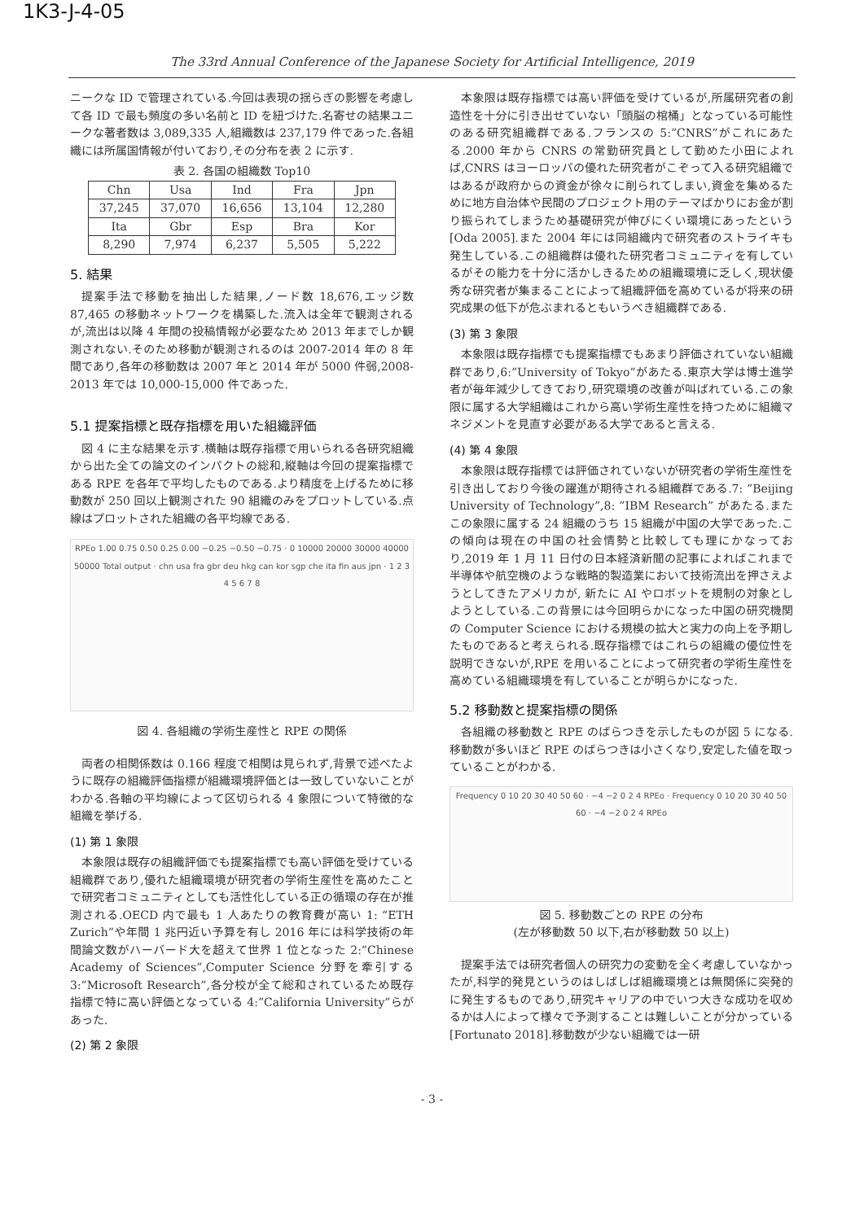1K3-J-4-05
The 33rd Annual Conference of the Japanese Society for Artificial Intelligence, 2019
ニークな ID で管理されている.今回は表現の揺らぎの影響を考慮して各 ID で最も頻度の多い名前と ID を紐づけた.名寄せの結果ユニークな著者数は 3,089,335 人,組織数は 237,179 件であった.各組織には所属国情報が付いており,その分布を表 2 に示す.
表 2. 各国の組織数 Top10
| Chn | Usa | Ind | Fra | Jpn |
| 37,245 | 37,070 | 16,656 | 13,104 | 12,280 |
| Ita | Gbr | Esp | Bra | Kor |
| 8,290 | 7,974 | 6,237 | 5,505 | 5,222 |
5. 結果
提案手法で移動を抽出した結果,ノード数 18,676,エッジ数 87,465 の移動ネットワークを構築した.流入は全年で観測されるが,流出は以降 4 年間の投稿情報が必要なため 2013 年までしか観測されない.そのため移動が観測されるのは 2007-2014 年の 8 年間であり,各年の移動数は 2007 年と 2014 年が 5000 件弱,2008-2013 年では 10,000-15,000 件であった.
5.1 提案指標と既存指標を用いた組織評価
図 4 に主な結果を示す.横軸は既存指標で用いられる各研究組織から出た全ての論文のインパクトの総和,縦軸は今回の提案指標である RPE を各年で平均したものである.より精度を上げるために移動数が 250 回以上観測された 90 組織のみをプロットしている.点線はプロットされた組織の各平均線である.
RPEo 1.00 0.75 0.50 0.25 0.00 −0.25 −0.50 −0.75 · 0 10000 20000 30000 40000 50000 Total output · chn usa fra gbr deu hkg can kor sgp che ita fin aus jpn · 1 2 3 4 5 6 7 8
図 4. 各組織の学術生産性と RPE の関係
両者の相関係数は 0.166 程度で相関は見られず,背景で述べたように既存の組織評価指標が組織環境評価とは一致していないことがわかる.各軸の平均線によって区切られる 4 象限について特徴的な組織を挙げる.
(1) 第 1 象限
本象限は既存の組織評価でも提案指標でも高い評価を受けている組織群であり,優れた組織環境が研究者の学術生産性を高めたことで研究者コミュニティとしても活性化している正の循環の存在が推測される.OECD 内で最も 1 人あたりの教育費が高い 1: “ETH Zurich”や年間 1 兆円近い予算を有し 2016 年には科学技術の年間論文数がハーバード大を超えて世界 1 位となった 2:”Chinese Academy of Sciences”,Computer Science 分野を牽引する 3:”Microsoft Research”,各分校が全て総和されているため既存指標で特に高い評価となっている 4:”California University”らがあった.
(2) 第 2 象限
本象限は既存指標では高い評価を受けているが,所属研究者の創造性を十分に引き出せていない「頭脳の棺桶」となっている可能性のある研究組織群である.フランスの 5:”CNRS”がこれにあたる.2000 年から CNRS の常勤研究員として勤めた小田によれば,CNRS はヨーロッパの優れた研究者がこぞって入る研究組織ではあるが政府からの資金が徐々に削られてしまい,資金を集めるために地方自治体や民間のプロジェクト用のテーマばかりにお金が割り振られてしまうため基礎研究が伸びにくい環境にあったという[Oda 2005].また 2004 年には同組織内で研究者のストライキも発生している.この組織群は優れた研究者コミュニティを有しているがその能力を十分に活かしきるための組織環境に乏しく,現状優秀な研究者が集まることによって組織評価を高めているが将来の研究成果の低下が危ぶまれるともいうべき組織群である.
(3) 第 3 象限
本象限は既存指標でも提案指標でもあまり評価されていない組織群であり,6:”University of Tokyo”があたる.東京大学は博士進学者が毎年減少してきており,研究環境の改善が叫ばれている.この象限に属する大学組織はこれから高い学術生産性を持つために組織マネジメントを見直す必要がある大学であると言える.
(4) 第 4 象限
本象限は既存指標では評価されていないが研究者の学術生産性を引き出しており今後の躍進が期待される組織群である.7: ”Beijing University of Technology”,8: ”IBM Research” があたる.またこの象限に属する 24 組織のうち 15 組織が中国の大学であった.この傾向は現在の中国の社会情勢と比較しても理にかなっており,2019 年 1 月 11 日付の日本経済新聞の記事によればこれまで半導体や航空機のような戦略的製造業において技術流出を押さえようとしてきたアメリカが, 新たに AI やロボットを規制の対象としようとしている.この背景には今回明らかになった中国の研究機関の Computer Science における規模の拡大と実力の向上を予期したものであると考えられる.既存指標ではこれらの組織の優位性を説明できないが,RPE を用いることによって研究者の学術生産性を高めている組織環境を有していることが明らかになった.
5.2 移動数と提案指標の関係
各組織の移動数と RPE のばらつきを示したものが図 5 になる.移動数が多いほど RPE のばらつきは小さくなり,安定した値を取っていることがわかる.
Frequency 0 10 20 30 40 50 60 · −4 −2 0 2 4 RPEo · Frequency 0 10 20 30 40 50 60 · −4 −2 0 2 4 RPEo
図 5. 移動数ごとの RPE の分布
(左が移動数 50 以下,右が移動数 50 以上)
提案手法では研究者個人の研究力の変動を全く考慮していなかったが,科学的発見というのはしばしば組織環境とは無関係に突発的に発生するものであり,研究キャリアの中でいつ大きな成功を収めるかは人によって様々で予測することは難しいことが分かっている[Fortunato 2018].移動数が少ない組織では一研
- 3 -